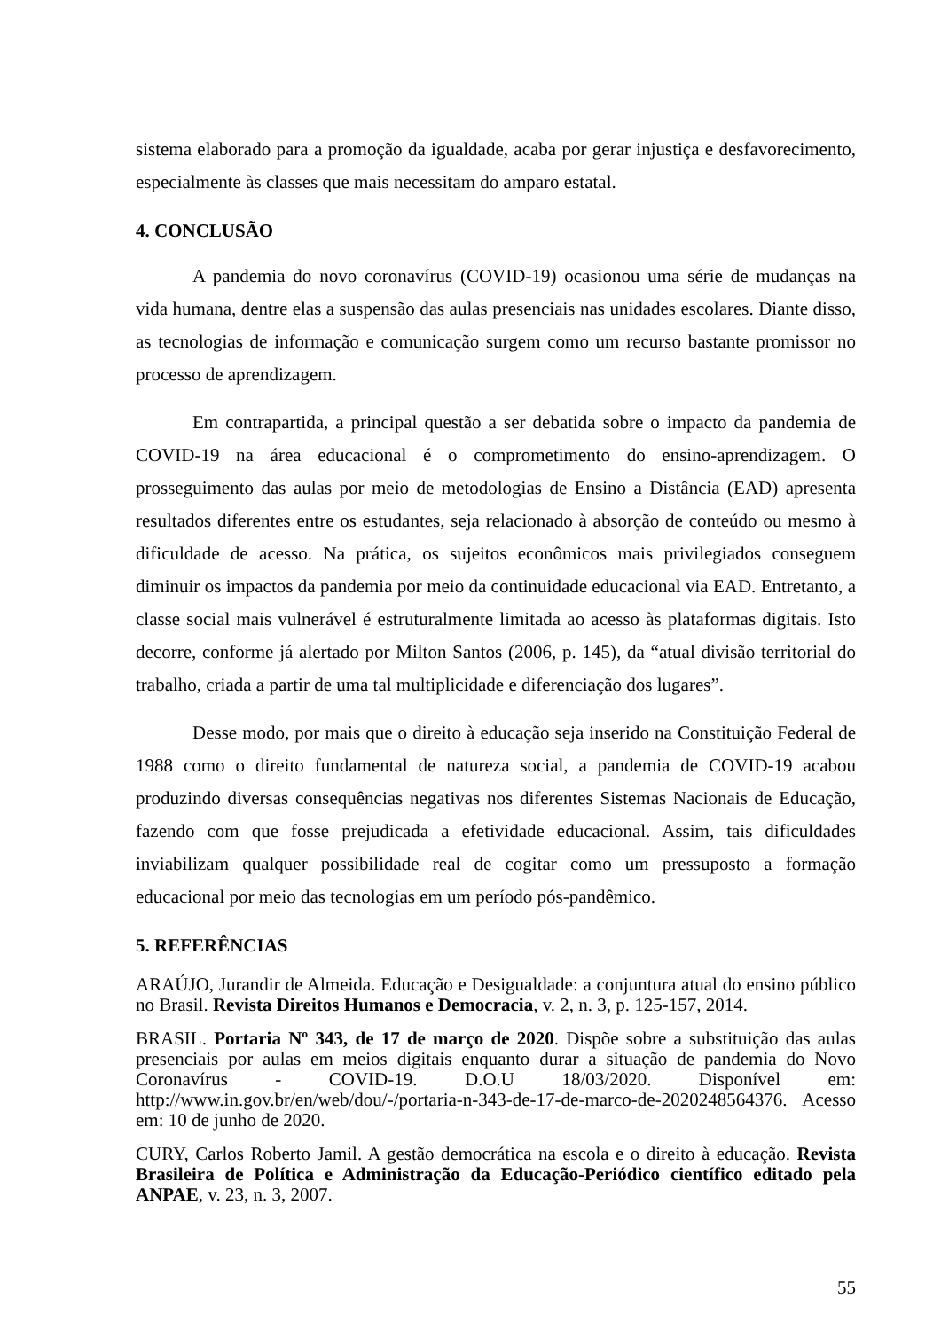sistema elaborado para a promoção da igualdade, acaba por gerar injustiça e desfavorecimento, especialmente às classes que mais necessitam do amparo estatal.
4. CONCLUSÃO
A pandemia do novo coronavírus (COVID-19) ocasionou uma série de mudanças na vida humana, dentre elas a suspensão das aulas presenciais nas unidades escolares. Diante disso, as tecnologias de informação e comunicação surgem como um recurso bastante promissor no processo de aprendizagem.
Em contrapartida, a principal questão a ser debatida sobre o impacto da pandemia de COVID-19 na área educacional é o comprometimento do ensino-aprendizagem. O prosseguimento das aulas por meio de metodologias de Ensino a Distância (EAD) apresenta resultados diferentes entre os estudantes, seja relacionado à absorção de conteúdo ou mesmo à dificuldade de acesso. Na prática, os sujeitos econômicos mais privilegiados conseguem diminuir os impactos da pandemia por meio da continuidade educacional via EAD. Entretanto, a classe social mais vulnerável é estruturalmente limitada ao acesso às plataformas digitais. Isto decorre, conforme já alertado por Milton Santos (2006, p. 145), da “atual divisão territorial do trabalho, criada a partir de uma tal multiplicidade e diferenciação dos lugares”.
Desse modo, por mais que o direito à educação seja inserido na Constituição Federal de 1988 como o direito fundamental de natureza social, a pandemia de COVID-19 acabou produzindo diversas consequências negativas nos diferentes Sistemas Nacionais de Educação, fazendo com que fosse prejudicada a efetividade educacional. Assim, tais dificuldades inviabilizam qualquer possibilidade real de cogitar como um pressuposto a formação educacional por meio das tecnologias em um período pós-pandêmico.
5. REFERÊNCIAS
ARAÚJO, Jurandir de Almeida. Educação e Desigualdade: a conjuntura atual do ensino público no Brasil. Revista Direitos Humanos e Democracia, v. 2, n. 3, p. 125-157, 2014.
BRASIL. Portaria Nº 343, de 17 de março de 2020. Dispõe sobre a substituição das aulas presenciais por aulas em meios digitais enquanto durar a situação de pandemia do Novo Coronavírus - COVID-19. D.O.U 18/03/2020. Disponível em: http://www.in.gov.br/en/web/dou/-/portaria-n-343-de-17-de-marco-de-2020248564376. Acesso em: 10 de junho de 2020.
CURY, Carlos Roberto Jamil. A gestão democrática na escola e o direito à educação. Revista Brasileira de Política e Administração da Educação-Periódico científico editado pela ANPAE, v. 23, n. 3, 2007.
55